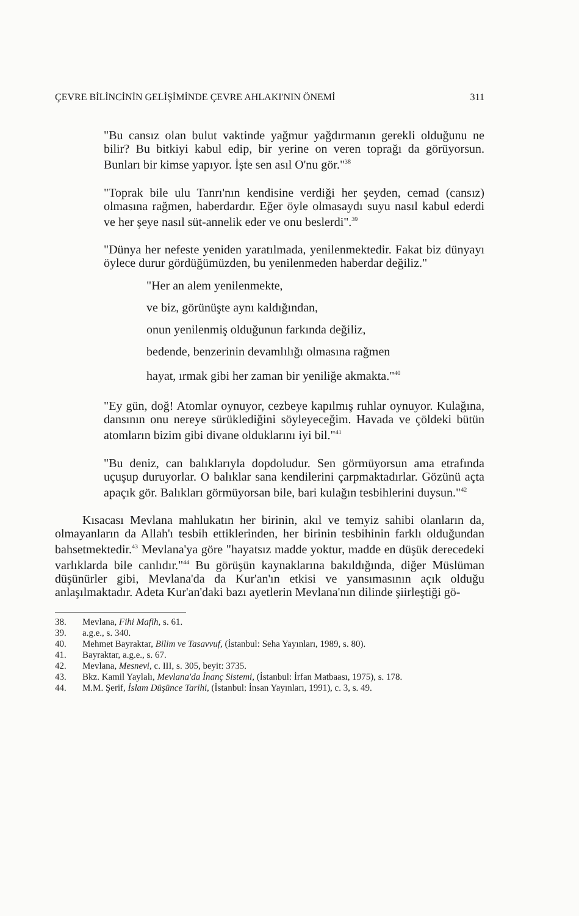ÇEVRE BİLİNCİNİN GELİŞİMİNDE ÇEVRE AHLAKI'NIN ÖNEMİ 311
"Bu cansız olan bulut vaktinde yağmur yağdırmanın gerekli olduğunu ne bilir? Bu bitkiyi kabul edip, bir yerine on veren toprağı da görüyorsun. Bunları bir kimse yapıyor. İşte sen asıl O'nu gör."<sup>38</sup>
"Toprak bile ulu Tanrı'nın kendisine verdiği her şeyden, cemad (cansız) olmasına rağmen, haberdardır. Eğer öyle olmasaydı suyu nasıl kabul ederdi ve her şeye nasıl süt-annelik eder ve onu beslerdi".<sup>39</sup>
"Dünya her nefeste yeniden yaratılmada, yenilenmektedir. Fakat biz dünyayı öylece durur gördüğümüzden, bu yenilenmeden haberdar değiliz."
"Her an alem yenilenmekte,
ve biz, görünüşte aynı kaldığından,
onun yenilenmiş olduğunun farkında değiliz,
bedende, benzerinin devamlılığı olmasına rağmen
hayat, ırmak gibi her zaman bir yeniliğe akmakta."<sup>40</sup>
"Ey gün, doğ! Atomlar oynuyor, cezbeye kapılmış ruhlar oynuyor. Kulağına, dansının onu nereye sürüklediğini söyleyeceğim. Havada ve çöldeki bütün atomların bizim gibi divane olduklarını iyi bil."<sup>41</sup>
"Bu deniz, can balıklarıyla dopdoludur. Sen görmüyorsun ama etrafında uçuşup duruyorlar. O balıklar sana kendilerini çarpmaktadırlar. Gözünü açta apaçık gör. Balıkları görmüyorsan bile, bari kulağın tesbihlerini duysun."<sup>42</sup>
Kısacası Mevlana mahlukatın her birinin, akıl ve temyiz sahibi olanların da, olmayanların da Allah'ı tesbih ettiklerinden, her birinin tesbihinin farklı olduğundan bahsetmektedir.<sup>43</sup> Mevlana'ya göre "hayatsız madde yoktur, madde en düşük derecedeki varlıklarda bile canlıdır."<sup>44</sup> Bu görüşün kaynaklarına bakıldığında, diğer Müslüman düşünürler gibi, Mevlana'da da Kur'an'ın etkisi ve yansımasının açık olduğu anlaşılmaktadır. Adeta Kur'an'daki bazı ayetlerin Mevlana'nın dilinde şiirleştiği gö-
38. Mevlana, Fihi Mafih, s. 61.
39. a.g.e., s. 340.
40. Mehmet Bayraktar, Bilim ve Tasavvuf, (İstanbul: Seha Yayınları, 1989, s. 80).
41. Bayraktar, a.g.e., s. 67.
42. Mevlana, Mesnevi, c. III, s. 305, beyit: 3735.
43. Bkz. Kamil Yaylalı, Mevlana'da İnanç Sistemi, (İstanbul: İrfan Matbaası, 1975), s. 178.
44. M.M. Şerif, İslam Düşünce Tarihi, (İstanbul: İnsan Yayınları, 1991), c. 3, s. 49.